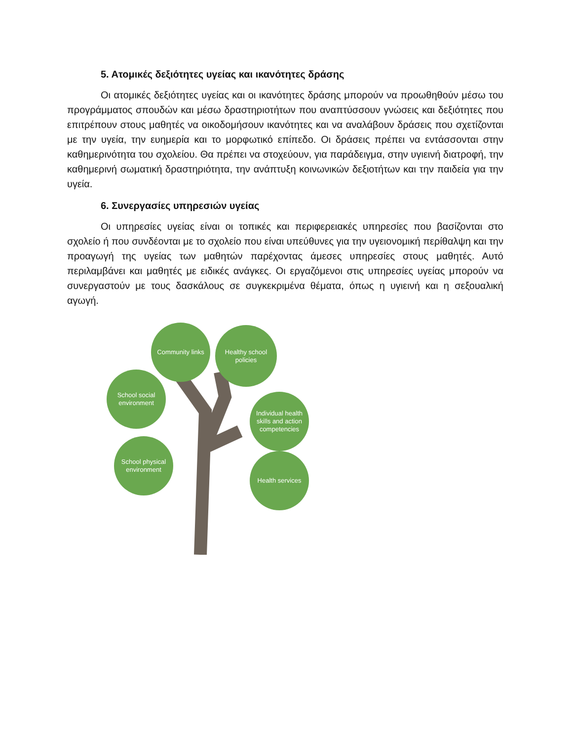5. Ατομικές δεξιότητες υγείας και ικανότητες δράσης
Οι ατομικές δεξιότητες υγείας και οι ικανότητες δράσης μπορούν να προωθηθούν μέσω του προγράμματος σπουδών και μέσω δραστηριοτήτων που αναπτύσσουν γνώσεις και δεξιότητες που επιτρέπουν στους μαθητές να οικοδομήσουν ικανότητες και να αναλάβουν δράσεις που σχετίζονται με την υγεία, την ευημερία και το μορφωτικό επίπεδο. Οι δράσεις πρέπει να εντάσσονται στην καθημερινότητα του σχολείου. Θα πρέπει να στοχεύουν, για παράδειγμα, στην υγιεινή διατροφή, την καθημερινή σωματική δραστηριότητα, την ανάπτυξη κοινωνικών δεξιοτήτων και την παιδεία για την υγεία.
6. Συνεργασίες υπηρεσιών υγείας
Οι υπηρεσίες υγείας είναι οι τοπικές και περιφερειακές υπηρεσίες που βασίζονται στο σχολείο ή που συνδέονται με το σχολείο που είναι υπεύθυνες για την υγειονομική περίθαλψη και την προαγωγή της υγείας των μαθητών παρέχοντας άμεσες υπηρεσίες στους μαθητές. Αυτό περιλαμβάνει και μαθητές με ειδικές ανάγκες. Οι εργαζόμενοι στις υπηρεσίες υγείας μπορούν να συνεργαστούν με τους δασκάλους σε συγκεκριμένα θέματα, όπως η υγιεινή και η σεξουαλική αγωγή.
Community links
Healthy school policies
School social environment
Individual health skills and action competencies
School physical environment
Health services